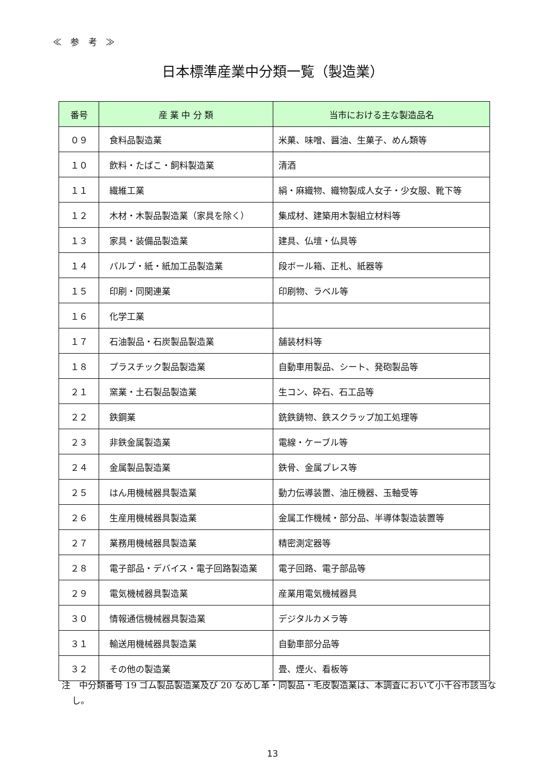≪ 参 考 ≫
日本標準産業中分類一覧（製造業）
| 番号 | 産 業 中 分 類 | 当市における主な製造品名 |
| --- | --- | --- |
| ０９ | 食料品製造業 | 米菓、味噌、醤油、生菓子、めん類等 |
| １０ | 飲料・たばこ・飼料製造業 | 清酒 |
| １１ | 繊維工業 | 絹・麻織物、織物製成人女子・少女服、靴下等 |
| １２ | 木材・木製品製造業（家具を除く） | 集成材、建築用木製組立材料等 |
| １３ | 家具・装備品製造業 | 建具、仏壇・仏具等 |
| １４ | パルプ・紙・紙加工品製造業 | 段ボール箱、正札、紙器等 |
| １５ | 印刷・同関連業 | 印刷物、ラベル等 |
| １６ | 化学工業 | |
| １７ | 石油製品・石炭製品製造業 | 舗装材料等 |
| １８ | プラスチック製品製造業 | 自動車用製品、シート、発砲製品等 |
| ２１ | 窯業・土石製品製造業 | 生コン、砕石、石工品等 |
| ２２ | 鉄鋼業 | 銑鉄鋳物、鉄スクラップ加工処理等 |
| ２３ | 非鉄金属製造業 | 電線・ケーブル等 |
| ２４ | 金属製品製造業 | 鉄骨、金属プレス等 |
| ２５ | はん用機械器具製造業 | 動力伝導装置、油圧機器、玉軸受等 |
| ２６ | 生産用機械器具製造業 | 金属工作機械・部分品、半導体製造装置等 |
| ２７ | 業務用機械器具製造業 | 精密測定器等 |
| ２８ | 電子部品・デバイス・電子回路製造業 | 電子回路、電子部品等 |
| ２９ | 電気機械器具製造業 | 産業用電気機械器具 |
| ３０ | 情報通信機械器具製造業 | デジタルカメラ等 |
| ３１ | 輸送用機械器具製造業 | 自動車部分品等 |
| ３２ | その他の製造業 | 畳、煙火、看板等 |
注　中分類番号 19 ゴム製品製造業及び 20 なめし革・同製品・毛皮製造業は、本調査において小千谷市該当なし。
13